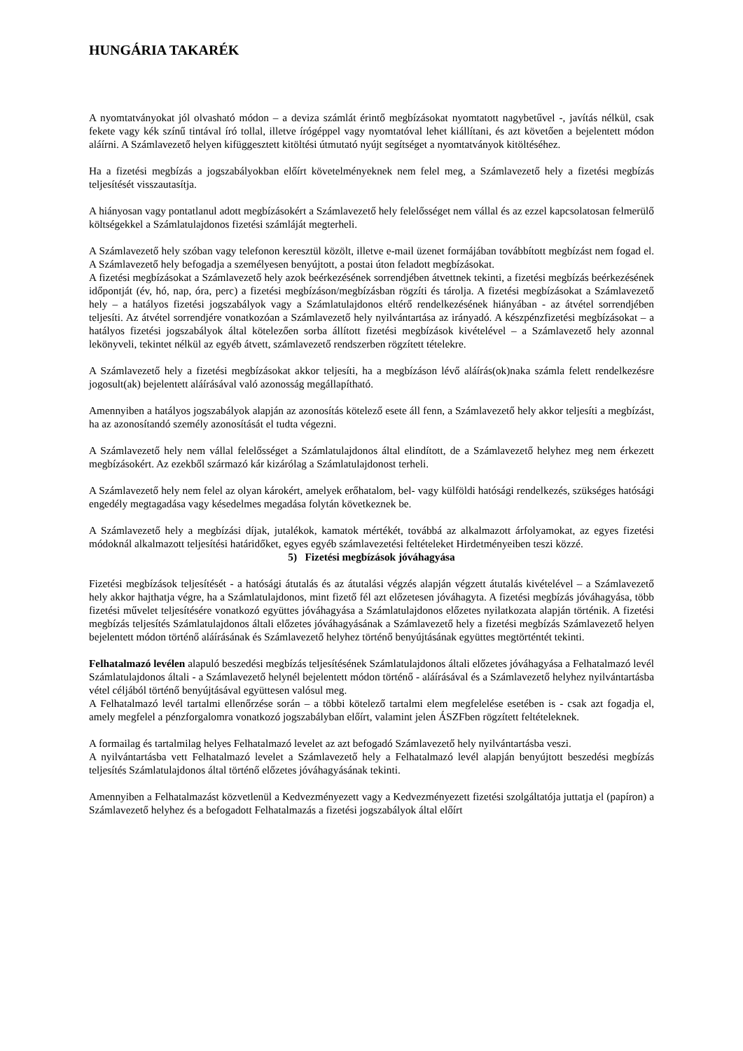HUNGÁRIA TAKARÉK
A nyomtatványokat jól olvasható módon – a deviza számlát érintő megbízásokat nyomtatott nagybetűvel -, javítás nélkül, csak fekete vagy kék színű tintával író tollal, illetve írógéppel vagy nyomtatóval lehet kiállítani, és azt követően a bejelentett módon aláírni. A Számlavezető helyen kifüggesztett kitöltési útmutató nyújt segítséget a nyomtatványok kitöltéséhez.
Ha a fizetési megbízás a jogszabályokban előírt követelményeknek nem felel meg, a Számlavezető hely a fizetési megbízás teljesítését visszautasítja.
A hiányosan vagy pontatlanul adott megbízásokért a Számlavezető hely felelősséget nem vállal és az ezzel kapcsolatosan felmerülő költségekkel a Számlatulajdonos fizetési számláját megterheli.
A Számlavezető hely szóban vagy telefonon keresztül közölt, illetve e-mail üzenet formájában továbbított megbízást nem fogad el. A Számlavezető hely befogadja a személyesen benyújtott, a postai úton feladott megbízásokat.
A fizetési megbízásokat a Számlavezető hely azok beérkezésének sorrendjében átvettnek tekinti, a fizetési megbízás beérkezésének időpontját (év, hó, nap, óra, perc) a fizetési megbízáson/megbízásban rögzíti és tárolja. A fizetési megbízásokat a Számlavezető hely – a hatályos fizetési jogszabályok vagy a Számlatulajdonos eltérő rendelkezésének hiányában - az átvétel sorrendjében teljesíti. Az átvétel sorrendjére vonatkozóan a Számlavezető hely nyilvántartása az irányadó. A készpénzfizetési megbízásokat – a hatályos fizetési jogszabályok által kötelezően sorba állított fizetési megbízások kivételével – a Számlavezető hely azonnal lekönyveli, tekintet nélkül az egyéb átvett, számlavezető rendszerben rögzített tételekre.
A Számlavezető hely a fizetési megbízásokat akkor teljesíti, ha a megbízáson lévő aláírás(ok)naka számla felett rendelkezésre jogosult(ak) bejelentett aláírásával való azonosság megállapítható.
Amennyiben a hatályos jogszabályok alapján az azonosítás kötelező esete áll fenn, a Számlavezető hely akkor teljesíti a megbízást, ha az azonosítandó személy azonosítását el tudta végezni.
A Számlavezető hely nem vállal felelősséget a Számlatulajdonos által elindított, de a Számlavezető helyhez meg nem érkezett megbízásokért. Az ezekből származó kár kizárólag a Számlatulajdonost terheli.
A Számlavezető hely nem felel az olyan károkért, amelyek erőhatalom, bel- vagy külföldi hatósági rendelkezés, szükséges hatósági engedély megtagadása vagy késedelmes megadása folytán következnek be.
A Számlavezető hely a megbízási díjak, jutalékok, kamatok mértékét, továbbá az alkalmazott árfolyamokat, az egyes fizetési módoknál alkalmazott teljesítési határidőket, egyes egyéb számlavezetési feltételeket Hirdetményeiben teszi közzé.
5) Fizetési megbízások jóváhagyása
Fizetési megbízások teljesítését - a hatósági átutalás és az átutalási végzés alapján végzett átutalás kivételével – a Számlavezető hely akkor hajthatja végre, ha a Számlatulajdonos, mint fizető fél azt előzetesen jóváhagyta. A fizetési megbízás jóváhagyása, több fizetési művelet teljesítésére vonatkozó együttes jóváhagyása a Számlatulajdonos előzetes nyilatkozata alapján történik. A fizetési megbízás teljesítés Számlatulajdonos általi előzetes jóváhagyásának a Számlavezető hely a fizetési megbízás Számlavezető helyen bejelentett módon történő aláírásának és Számlavezető helyhez történő benyújtásának együttes megtörténtét tekinti.
Felhatalmazó levélen alapuló beszedési megbízás teljesítésének Számlatulajdonos általi előzetes jóváhagyása a Felhatalmazó levél Számlatulajdonos általi - a Számlavezető helynél bejelentett módon történő - aláírásával és a Számlavezető helyhez nyilvántartásba vétel céljából történő benyújtásával együttesen valósul meg.
A Felhatalmazó levél tartalmi ellenőrzése során – a többi kötelező tartalmi elem megfelelése esetében is - csak azt fogadja el, amely megfelel a pénzforgalomra vonatkozó jogszabályban előírt, valamint jelen ÁSZFben rögzített feltételeknek.
A formailag és tartalmilag helyes Felhatalmazó levelet az azt befogadó Számlavezető hely nyilvántartásba veszi.
A nyilvántartásba vett Felhatalmazó levelet a Számlavezető hely a Felhatalmazó levél alapján benyújtott beszedési megbízás teljesítés Számlatulajdonos által történő előzetes jóváhagyásának tekinti.
Amennyiben a Felhatalmazást közvetlenül a Kedvezményezett vagy a Kedvezményezett fizetési szolgáltatója juttatja el (papíron) a Számlavezető helyhez és a befogadott Felhatalmazás a fizetési jogszabályok által előírt